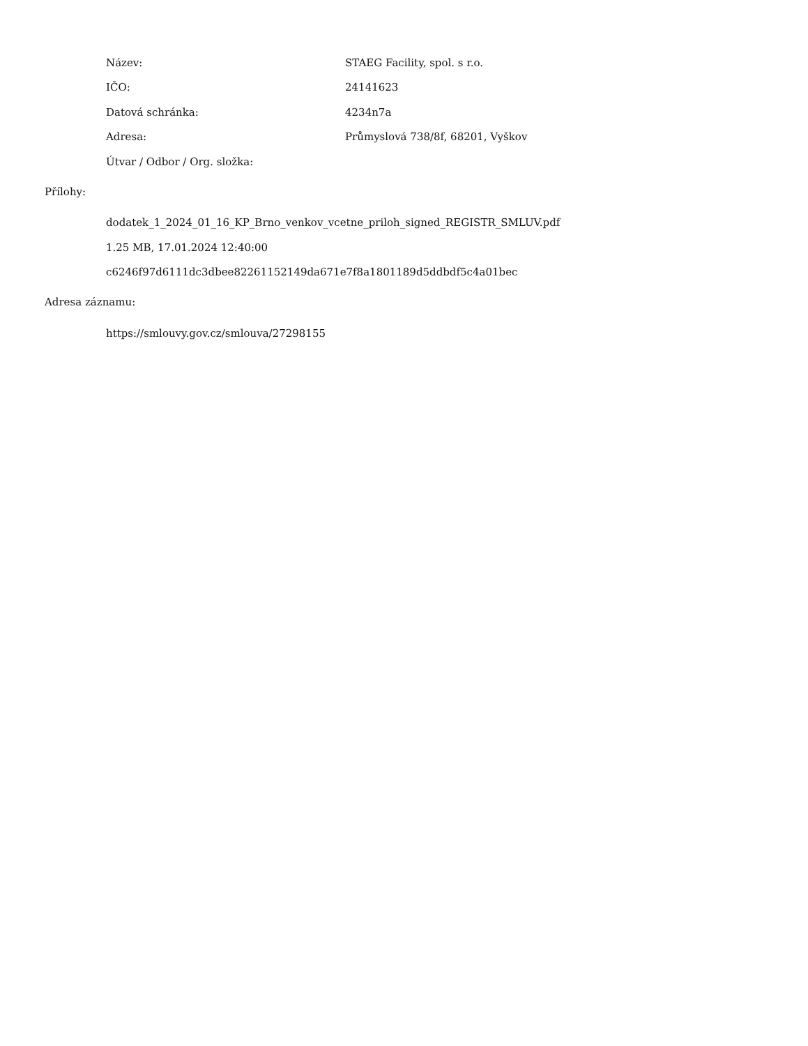Název: STAEG Facility, spol. s r.o.
IČO: 24141623
Datová schránka: 4234n7a
Adresa:
Průmyslová 738/8f, 68201, Vyškov
Útvar / Odbor / Org. složka:
Přílohy:
dodatek_1_2024_01_16_KP_Brno_venkov_vcetne_priloh_signed_REGISTR_SMLUV.pdf
1.25 MB, 17.01.2024 12:40:00
c6246f97d6111dc3dbee82261152149da671e7f8a1801189d5ddbdf5c4a01bec
Adresa záznamu:
https://smlouvy.gov.cz/smlouva/27298155